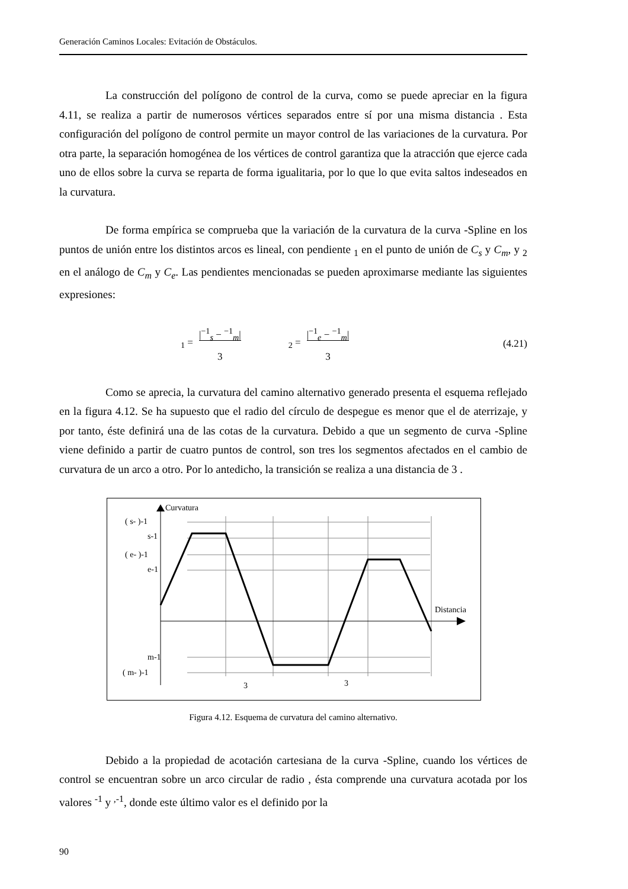Generación Caminos Locales: Evitación de Obstáculos.
La construcción del polígono de control de la curva, como se puede apreciar en la figura 4.11, se realiza a partir de numerosos vértices separados entre sí por una misma distancia . Esta configuración del polígono de control permite un mayor control de las variaciones de la curvatura. Por otra parte, la separación homogénea de los vértices de control garantiza que la atracción que ejerce cada uno de ellos sobre la curva se reparta de forma igualitaria, por lo que lo que evita saltos indeseados en la curvatura.
De forma empírica se comprueba que la variación de la curvatura de la curva -Spline en los puntos de unión entre los distintos arcos es lineal, con pendiente <sub>1</sub> en el punto de unión de C<sub>s</sub> y C<sub>m</sub>, y <sub>2</sub> en el análogo de C<sub>m</sub> y C<sub>e</sub>. Las pendientes mencionadas se pueden aproximarse mediante las siguientes expresiones:
<sub>1</sub> = |<sup>−1</sup><sub>s</sub> − <sup>−1</sup><sub>m</sub>|
3<sub>2</sub> = |<sup>−1</sup><sub>e</sub> − <sup>−1</sup><sub>m</sub>|
3 (4.21)
Como se aprecia, la curvatura del camino alternativo generado presenta el esquema reflejado en la figura 4.12. Se ha supuesto que el radio del círculo de despegue es menor que el de aterrizaje, y por tanto, éste definirá una de las cotas de la curvatura. Debido a que un segmento de curva -Spline viene definido a partir de cuatro puntos de control, son tres los segmentos afectados en el cambio de curvatura de un arco a otro. Por lo antedicho, la transición se realiza a una distancia de 3 .
Curvatura
Distancia
( s- )-1
s-1
( e- )-1
e-1
m-1
( m- )-1
3
3
Figura 4.12. Esquema de curvatura del camino alternativo.
Debido a la propiedad de acotación cartesiana de la curva -Spline, cuando los vértices de control se encuentran sobre un arco circular de radio , ésta comprende una curvatura acotada por los valores <sup>-1</sup> y <sup>,-1</sup>, donde este último valor es el definido por la
90